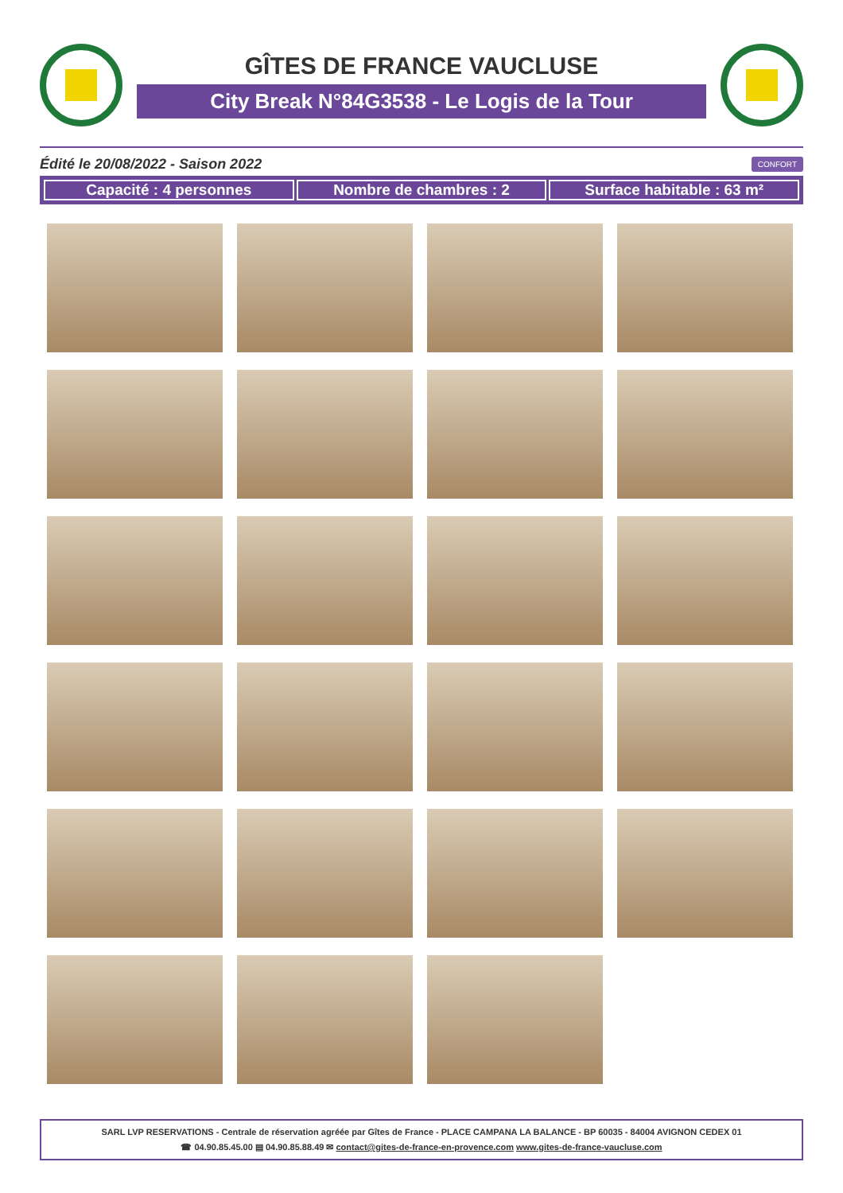GÎTES DE FRANCE VAUCLUSE
City Break N°84G3538 - Le Logis de la Tour
Édité le 20/08/2022 - Saison 2022 CONFORT
Capacité : 4 personnes Nombre de chambres : 2 Surface habitable : 63 m²
SARL LVP RESERVATIONS - Centrale de réservation agréée par Gîtes de France - PLACE CAMPANA LA BALANCE - BP 60035 - 84004 AVIGNON CEDEX 01
☎ 04.90.85.45.00 ▤ 04.90.85.88.49 ✉ contact@gites-de-france-en-provence.com www.gites-de-france-vaucluse.com